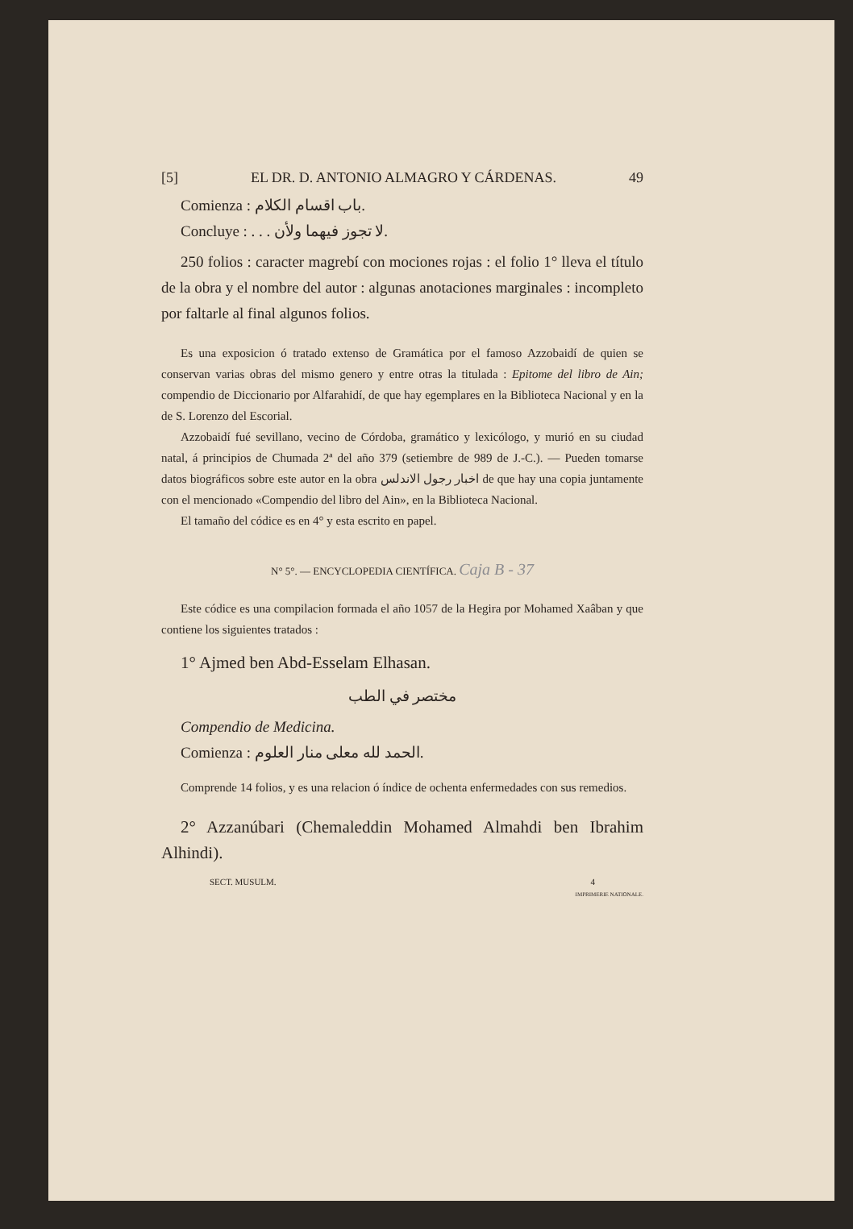[5] EL DR. D. ANTONIO ALMAGRO Y CÁRDENAS. 49
Comienza : باب اقسام الكلام.
Concluye : . . . لا تجوز فيهما ولأن.
250 folios : caracter magrebí con mociones rojas : el folio 1° lleva el título de la obra y el nombre del autor : algunas anotaciones marginales : incompleto por faltarle al final algunos folios.
Es una exposicion ó tratado extenso de Gramática por el famoso Azzobaidí de quien se conservan varias obras del mismo genero y entre otras la titulada : Epitome del libro de Ain; compendio de Diccionario por Alfarahidí, de que hay egemplares en la Biblioteca Nacional y en la de S. Lorenzo del Escorial.
Azzobaidí fué sevillano, vecino de Córdoba, gramático y lexicólogo, y murió en su ciudad natal, á principios de Chumada 2ª del año 379 (setiembre de 989 de J.-C.). — Pueden tomarse datos biográficos sobre este autor en la obra اخبار رجول الاندلس de que hay una copia juntamente con el mencionado «Compendio del libro del Ain», en la Biblioteca Nacional.
El tamaño del códice es en 4° y esta escrito en papel.
N° 5°. — ENCYCLOPEDIA CIENTÍFICA. Caja B - 37
Este códice es una compilacion formada el año 1057 de la Hegira por Mohamed Xaâban y que contiene los siguientes tratados :
1° Ajmed ben Abd-Esselam Elhasan.
مختصر في الطب
Compendio de Medicina.
Comienza : الحمد لله معلى منار العلوم.
Comprende 14 folios, y es una relacion ó índice de ochenta enfermedades con sus remedios.
2° Azzanúbari (Chemaleddin Mohamed Almahdi ben Ibrahim Alhindi).
SECT. MUSULM. 4
IMPRIMERIE NATIONALE.